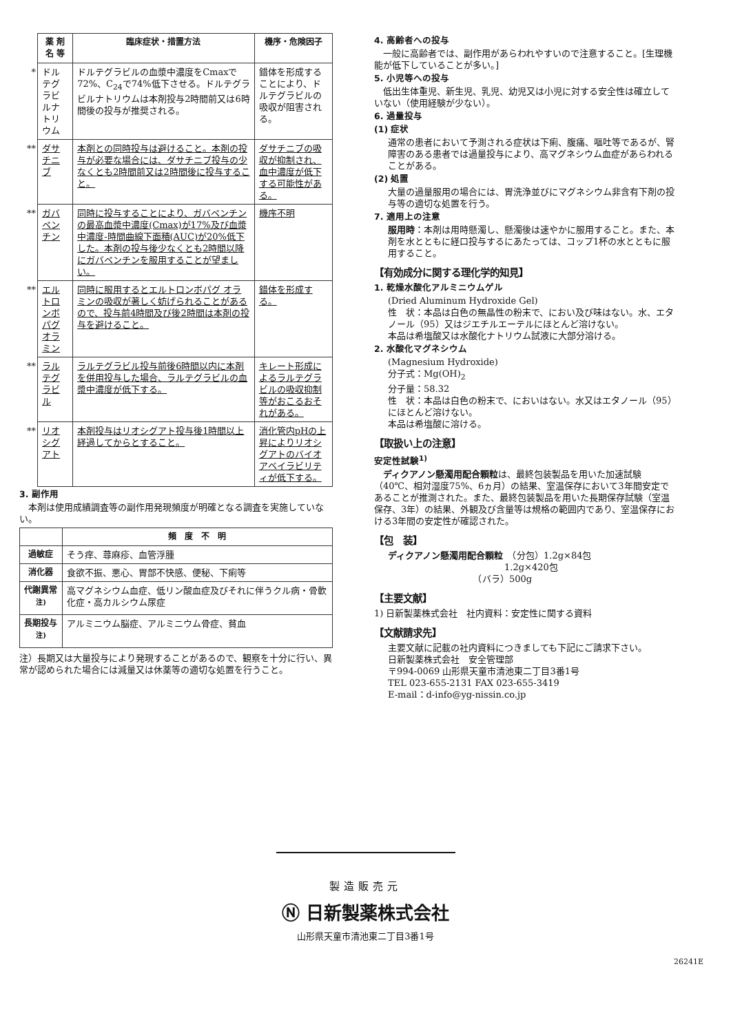| | 薬 剤 名 等 | 臨床症状・措置方法 | 機序・危険因子 |
| --- | --- | --- | --- |
| * | ドルテグラビルナトリウム | ドルテグラビルの血漿中濃度をCmaxで72%、C<sub>24</sub>で74%低下させる。ドルテグラビルナトリウムは本剤投与2時間前又は6時間後の投与が推奨される。 | 錯体を形成することにより、ドルテグラビルの吸収が阻害される。 |
| ** | ダサチニブ | 本剤との同時投与は避けること。本剤の投与が必要な場合には、ダサチニブ投与の少なくとも2時間前又は2時間後に投与すること。 | ダサチニブの吸収が抑制され、血中濃度が低下する可能性がある。 |
| ** | ガバペンチン | 同時に投与することにより、ガバペンチンの最高血漿中濃度(Cmax)が17%及び血漿中濃度-時間曲線下面積(AUC)が20%低下した。本剤の投与後少なくとも2時間以降にガバペンチンを服用することが望ましい。 | 機序不明 |
| ** | エルトロンボパグ オラミン | 同時に服用するとエルトロンボパグ オラミンの吸収が著しく妨げられることがあるので、投与前4時間及び後2時間は本剤の投与を避けること。 | 錯体を形成する。 |
| ** | ラルテグラビル | ラルテグラビル投与前後6時間以内に本剤を併用投与した場合、ラルテグラビルの血漿中濃度が低下する。 | キレート形成によるラルテグラビルの吸収抑制等がおこるおそれがある。 |
| ** | リオシグアト | 本剤投与はリオシグアト投与後1時間以上経過してからとすること。 | 消化管内pHの上昇によりリオシグアトのバイオアベイラビリティが低下する。 |
3. 副作用
　本剤は使用成績調査等の副作用発現頻度が明確となる調査を実施していない。
| | 頻 度 不 明 |
| --- | --- |
| 過敏症 | そう痒、蕁麻疹、血管浮腫 |
| 消化器 | 食欲不振、悪心、胃部不快感、便秘、下痢等 |
| 代謝異常<sup>注)</sup> | 高マグネシウム血症、低リン酸血症及びそれに伴うクル病・骨軟化症・高カルシウム尿症 |
| 長期投与<sup>注)</sup> | アルミニウム脳症、アルミニウム骨症、貧血 |
注）長期又は大量投与により発現することがあるので、観察を十分に行い、異常が認められた場合には減量又は休薬等の適切な処置を行うこと。
4. 高齢者への投与
　一般に高齢者では、副作用があらわれやすいので注意すること。[生理機能が低下していることが多い。]
5. 小児等への投与
　低出生体重児、新生児、乳児、幼児又は小児に対する安全性は確立していない（使用経験が少ない）。
6. 過量投与
(1) 症状
通常の患者において予測される症状は下痢、腹痛、嘔吐等であるが、腎障害のある患者では過量投与により、高マグネシウム血症があらわれることがある。
(2) 処置
大量の過量服用の場合には、胃洗浄並びにマグネシウム非含有下剤の投与等の適切な処置を行う。
7. 適用上の注意
服用時：本剤は用時懸濁し、懸濁後は速やかに服用すること。また、本剤を水とともに経口投与するにあたっては、コップ1杯の水とともに服用すること。
【有効成分に関する理化学的知見】
1. 乾燥水酸化アルミニウムゲル
(Dried Aluminum Hydroxide Gel)
性　状：本品は白色の無晶性の粉末で、におい及び味はない。水、エタノール（95）又はジエチルエーテルにほとんど溶けない。
本品は希塩酸又は水酸化ナトリウム試液に大部分溶ける。
2. 水酸化マグネシウム
(Magnesium Hydroxide)
分子式：Mg(OH)<sub>2</sub>
分子量：58.32
性　状：本品は白色の粉末で、においはない。水又はエタノール（95）にほとんど溶けない。
本品は希塩酸に溶ける。
【取扱い上の注意】
安定性試験<sup>1)</sup>
　ディクアノン懸濁用配合顆粒は、最終包装製品を用いた加速試験（40℃、相対湿度75%、6ヵ月）の結果、室温保存において3年間安定であることが推測された。また、最終包装製品を用いた長期保存試験（室温保存、3年）の結果、外観及び含量等は規格の範囲内であり、室温保存における3年間の安定性が確認された。
【包　装】
ディクアノン懸濁用配合顆粒　（分包）1.2g×84包
　　　　　　　　　　　　　1.2g×420包
　　　　　　　　　　（バラ）500g
【主要文献】
1) 日新製薬株式会社　社内資料：安定性に関する資料
【文献請求先】
主要文献に記載の社内資料につきましても下記にご請求下さい。
日新製薬株式会社　安全管理部
〒994-0069 山形県天童市清池東二丁目3番1号
TEL 023-655-2131 FAX 023-655-3419
E-mail：d-info@yg-nissin.co.jp
製造販売元
Ⓝ 日新製薬株式会社
山形県天童市清池東二丁目3番1号
26241E